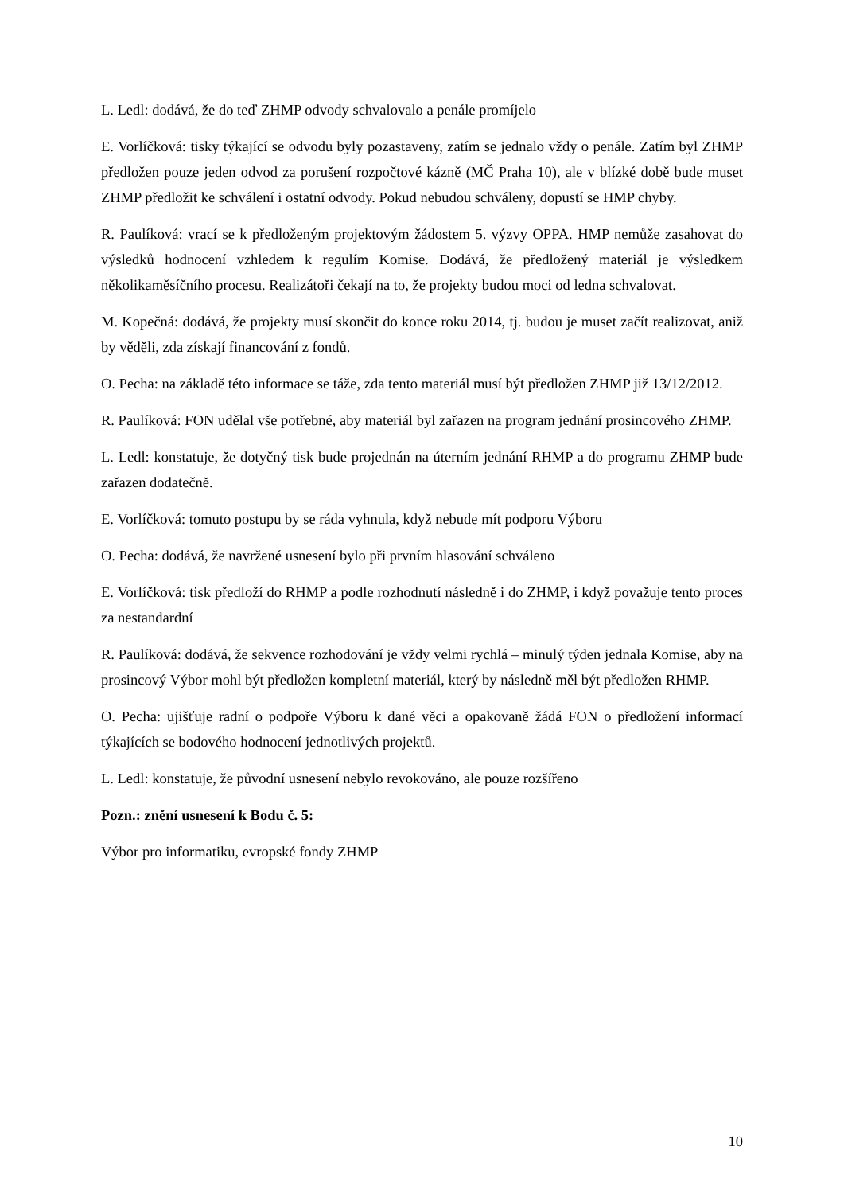L. Ledl: dodává, že do teď ZHMP odvody schvalovalo a penále promíjelo
E. Vorlíčková: tisky týkající se odvodu byly pozastaveny, zatím se jednalo vždy o penále. Zatím byl ZHMP předložen pouze jeden odvod za porušení rozpočtové kázně (MČ Praha 10), ale v blízké době bude muset ZHMP předložit ke schválení i ostatní odvody. Pokud nebudou schváleny, dopustí se HMP chyby.
R. Paulíková: vrací se k předloženým projektovým žádostem 5. výzvy OPPA. HMP nemůže zasahovat do výsledků hodnocení vzhledem k regulím Komise. Dodává, že předložený materiál je výsledkem několikaměsíčního procesu. Realizátoři čekají na to, že projekty budou moci od ledna schvalovat.
M. Kopečná: dodává, že projekty musí skončit do konce roku 2014, tj. budou je muset začít realizovat, aniž by věděli, zda získají financování z fondů.
O. Pecha: na základě této informace se táže, zda tento materiál musí být předložen ZHMP již 13/12/2012.
R. Paulíková: FON udělal vše potřebné, aby materiál byl zařazen na program jednání prosincového ZHMP.
L. Ledl: konstatuje, že dotyčný tisk bude projednán na úterním jednání RHMP a do programu ZHMP bude zařazen dodatečně.
E. Vorlíčková: tomuto postupu by se ráda vyhnula, když nebude mít podporu Výboru
O. Pecha: dodává, že navržené usnesení bylo při prvním hlasování schváleno
E. Vorlíčková: tisk předloží do RHMP a podle rozhodnutí následně i do ZHMP, i když považuje tento proces za nestandardní
R. Paulíková: dodává, že sekvence rozhodování je vždy velmi rychlá – minulý týden jednala Komise, aby na prosincový Výbor mohl být předložen kompletní materiál, který by následně měl být předložen RHMP.
O. Pecha: ujišťuje radní o podpoře Výboru k dané věci a opakovaně žádá FON o předložení informací týkajících se bodového hodnocení jednotlivých projektů.
L. Ledl: konstatuje, že původní usnesení nebylo revokováno, ale pouze rozšířeno
Pozn.: znění usnesení k Bodu č. 5:
Výbor pro informatiku, evropské fondy ZHMP
10